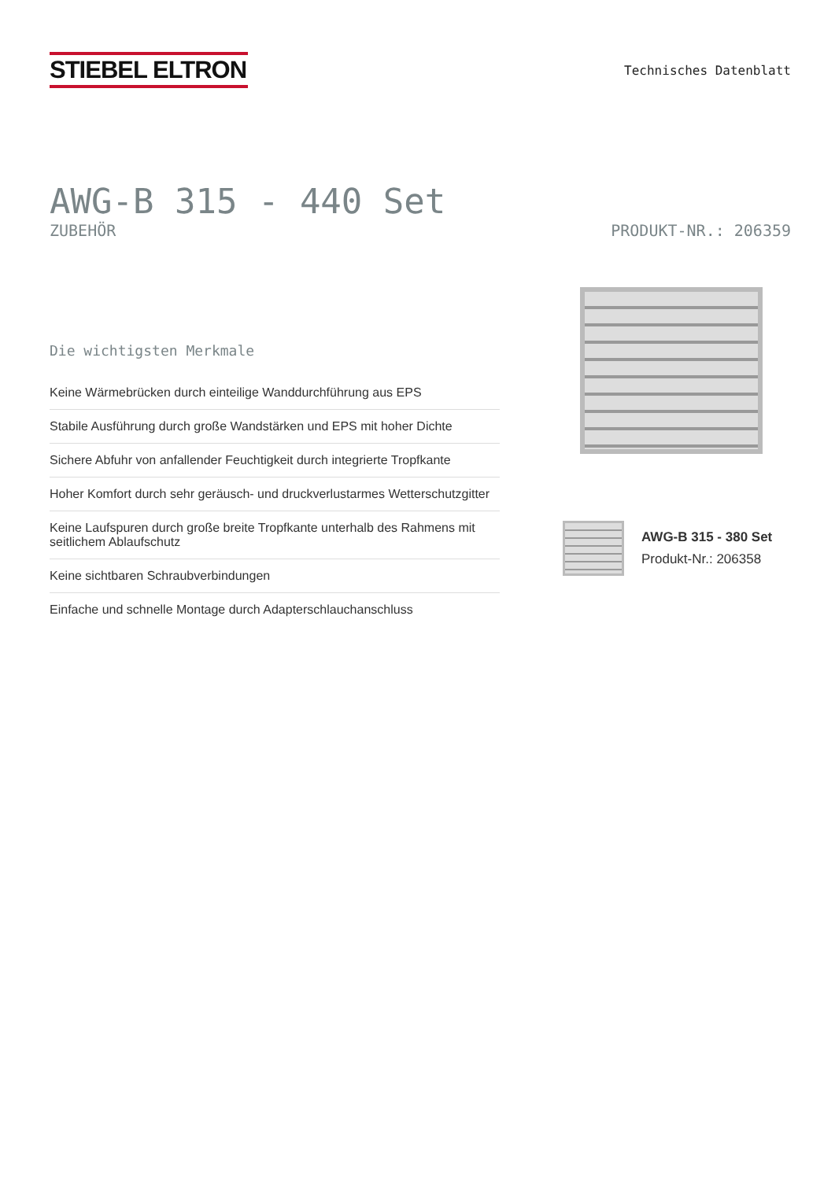STIEBEL ELTRON
Technisches Datenblatt
AWG-B 315 - 440 Set
ZUBEHÖR PRODUKT-NR.: 206359
Die wichtigsten Merkmale
Keine Wärmebrücken durch einteilige Wanddurchführung aus EPS
Stabile Ausführung durch große Wandstärken und EPS mit hoher Dichte
Sichere Abfuhr von anfallender Feuchtigkeit durch integrierte Tropfkante
Hoher Komfort durch sehr geräusch- und druckverlustarmes Wetterschutzgitter
Keine Laufspuren durch große breite Tropfkante unterhalb des Rahmens mit seitlichem Ablaufschutz
Keine sichtbaren Schraubverbindungen
Einfache und schnelle Montage durch Adapterschlauchanschluss
AWG-B 315 - 380 Set
Produkt-Nr.: 206358